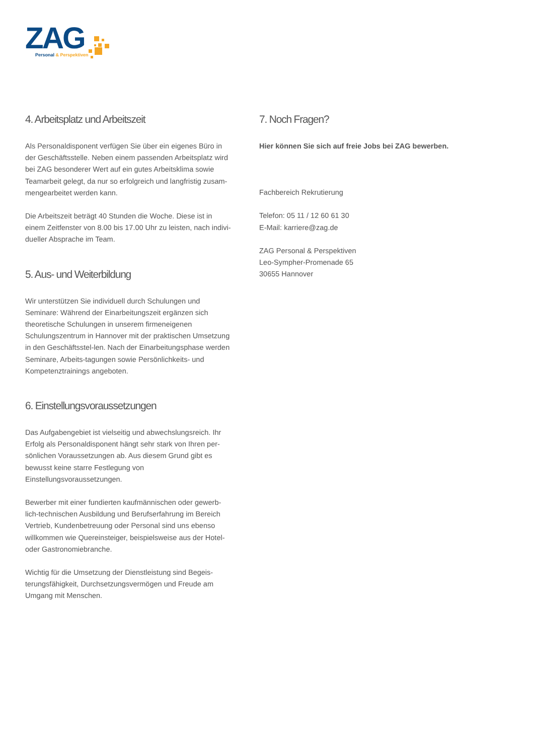ZAG
Personal & Perspektiven
4. Arbeitsplatz und Arbeitszeit
Als Personaldisponent verfügen Sie über ein eigenes Büro in der Geschäftsstelle. Neben einem passenden Arbeitsplatz wird bei ZAG besonderer Wert auf ein gutes Arbeitsklima sowie Teamarbeit gelegt, da nur so erfolgreich und langfristig zusam-mengearbeitet werden kann.
Die Arbeitszeit beträgt 40 Stunden die Woche. Diese ist in einem Zeitfenster von 8.00 bis 17.00 Uhr zu leisten, nach indivi-dueller Absprache im Team.
5. Aus- und Weiterbildung
Wir unterstützen Sie individuell durch Schulungen und Seminare: Während der Einarbeitungszeit ergänzen sich theoretische Schulungen in unserem firmeneigenen Schulungszentrum in Hannover mit der praktischen Umsetzung in den Geschäftsstel-len. Nach der Einarbeitungsphase werden Seminare, Arbeits-tagungen sowie Persönlichkeits- und Kompetenztrainings angeboten.
6. Einstellungsvoraussetzungen
Das Aufgabengebiet ist vielseitig und abwechslungsreich. Ihr Erfolg als Personaldisponent hängt sehr stark von Ihren per-sönlichen Voraussetzungen ab. Aus diesem Grund gibt es bewusst keine starre Festlegung von Einstellungsvoraussetzungen.
Bewerber mit einer fundierten kaufmännischen oder gewerb-lich-technischen Ausbildung und Berufserfahrung im Bereich Vertrieb, Kundenbetreuung oder Personal sind uns ebenso willkommen wie Quereinsteiger, beispielsweise aus der Hotel- oder Gastronomiebranche.
Wichtig für die Umsetzung der Dienstleistung sind Begeis-terungsfähigkeit, Durchsetzungsvermögen und Freude am Umgang mit Menschen.
7. Noch Fragen?
Hier können Sie sich auf freie Jobs bei ZAG bewerben.
Fachbereich Rekrutierung
Telefon: 05 11 / 12 60 61 30
E-Mail: karriere@zag.de
ZAG Personal & Perspektiven
Leo-Sympher-Promenade 65
30655 Hannover